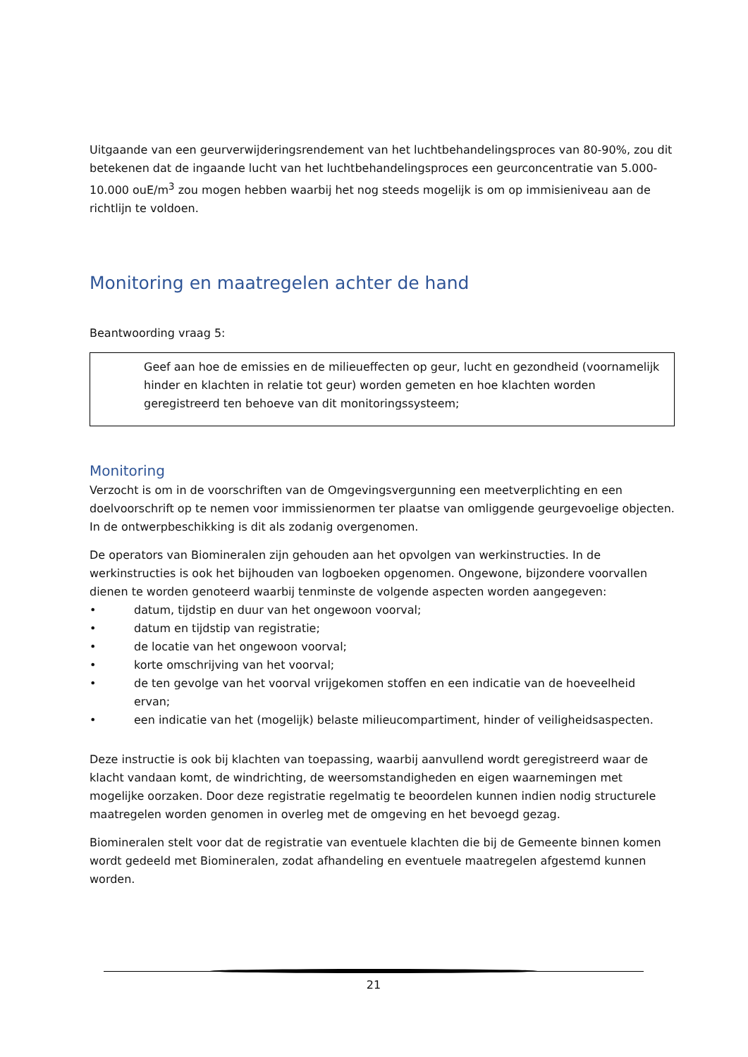Uitgaande van een geurverwijderingsrendement van het luchtbehandelingsproces van 80-90%, zou dit betekenen dat de ingaande lucht van het luchtbehandelingsproces een geurconcentratie van 5.000-10.000 ouE/m<sup>3</sup> zou mogen hebben waarbij het nog steeds mogelijk is om op immisieniveau aan de richtlijn te voldoen.
Monitoring en maatregelen achter de hand
Beantwoording vraag 5:
Geef aan hoe de emissies en de milieueffecten op geur, lucht en gezondheid (voornamelijk hinder en klachten in relatie tot geur) worden gemeten en hoe klachten worden geregistreerd ten behoeve van dit monitoringssysteem;
Monitoring
Verzocht is om in de voorschriften van de Omgevingsvergunning een meetverplichting en een doelvoorschrift op te nemen voor immissienormen ter plaatse van omliggende geurgevoelige objecten. In de ontwerpbeschikking is dit als zodanig overgenomen.
De operators van Biomineralen zijn gehouden aan het opvolgen van werkinstructies. In de werkinstructies is ook het bijhouden van logboeken opgenomen. Ongewone, bijzondere voorvallen dienen te worden genoteerd waarbij tenminste de volgende aspecten worden aangegeven:
• datum, tijdstip en duur van het ongewoon voorval;
• datum en tijdstip van registratie;
• de locatie van het ongewoon voorval;
• korte omschrijving van het voorval;
• de ten gevolge van het voorval vrijgekomen stoffen en een indicatie van de hoeveelheid ervan;
• een indicatie van het (mogelijk) belaste milieucompartiment, hinder of veiligheidsaspecten.
Deze instructie is ook bij klachten van toepassing, waarbij aanvullend wordt geregistreerd waar de klacht vandaan komt, de windrichting, de weersomstandigheden en eigen waarnemingen met mogelijke oorzaken. Door deze registratie regelmatig te beoordelen kunnen indien nodig structurele maatregelen worden genomen in overleg met de omgeving en het bevoegd gezag.
Biomineralen stelt voor dat de registratie van eventuele klachten die bij de Gemeente binnen komen wordt gedeeld met Biomineralen, zodat afhandeling en eventuele maatregelen afgestemd kunnen worden.
21